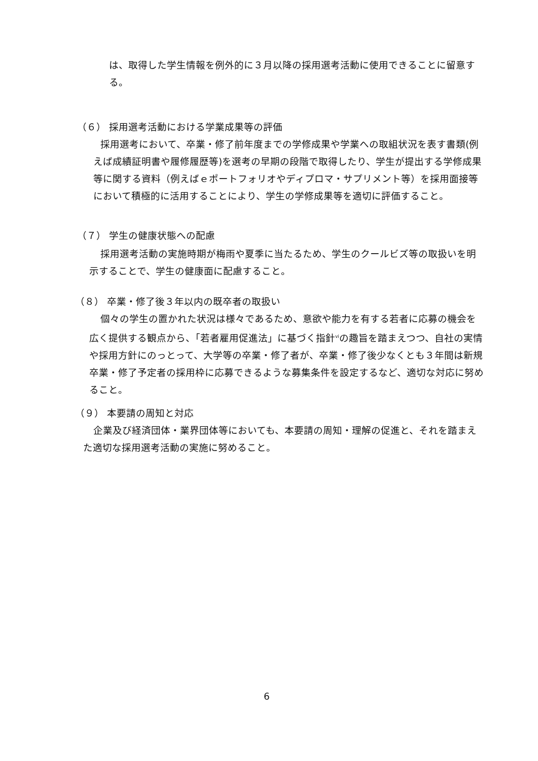は、取得した学生情報を例外的に３月以降の採用選考活動に使用できることに留意する。
（６） 採用選考活動における学業成果等の評価
採用選考において、卒業・修了前年度までの学修成果や学業への取組状況を表す書類(例えば成績証明書や履修履歴等)を選考の早期の段階で取得したり、学生が提出する学修成果等に関する資料（例えばｅポートフォリオやディプロマ・サプリメント等）を採用面接等において積極的に活用することにより、学生の学修成果等を適切に評価すること。
（７） 学生の健康状態への配慮
採用選考活動の実施時期が梅雨や夏季に当たるため、学生のクールビズ等の取扱いを明示することで、学生の健康面に配慮すること。
（８） 卒業・修了後３年以内の既卒者の取扱い
個々の学生の置かれた状況は様々であるため、意欲や能力を有する若者に応募の機会を広く提供する観点から、「若者雇用促進法」に基づく指針<sup>vi</sup>の趣旨を踏まえつつ、自社の実情や採用方針にのっとって、大学等の卒業・修了者が、卒業・修了後少なくとも３年間は新規卒業・修了予定者の採用枠に応募できるような募集条件を設定するなど、適切な対応に努めること。
（９） 本要請の周知と対応
企業及び経済団体・業界団体等においても、本要請の周知・理解の促進と、それを踏まえた適切な採用選考活動の実施に努めること。
6